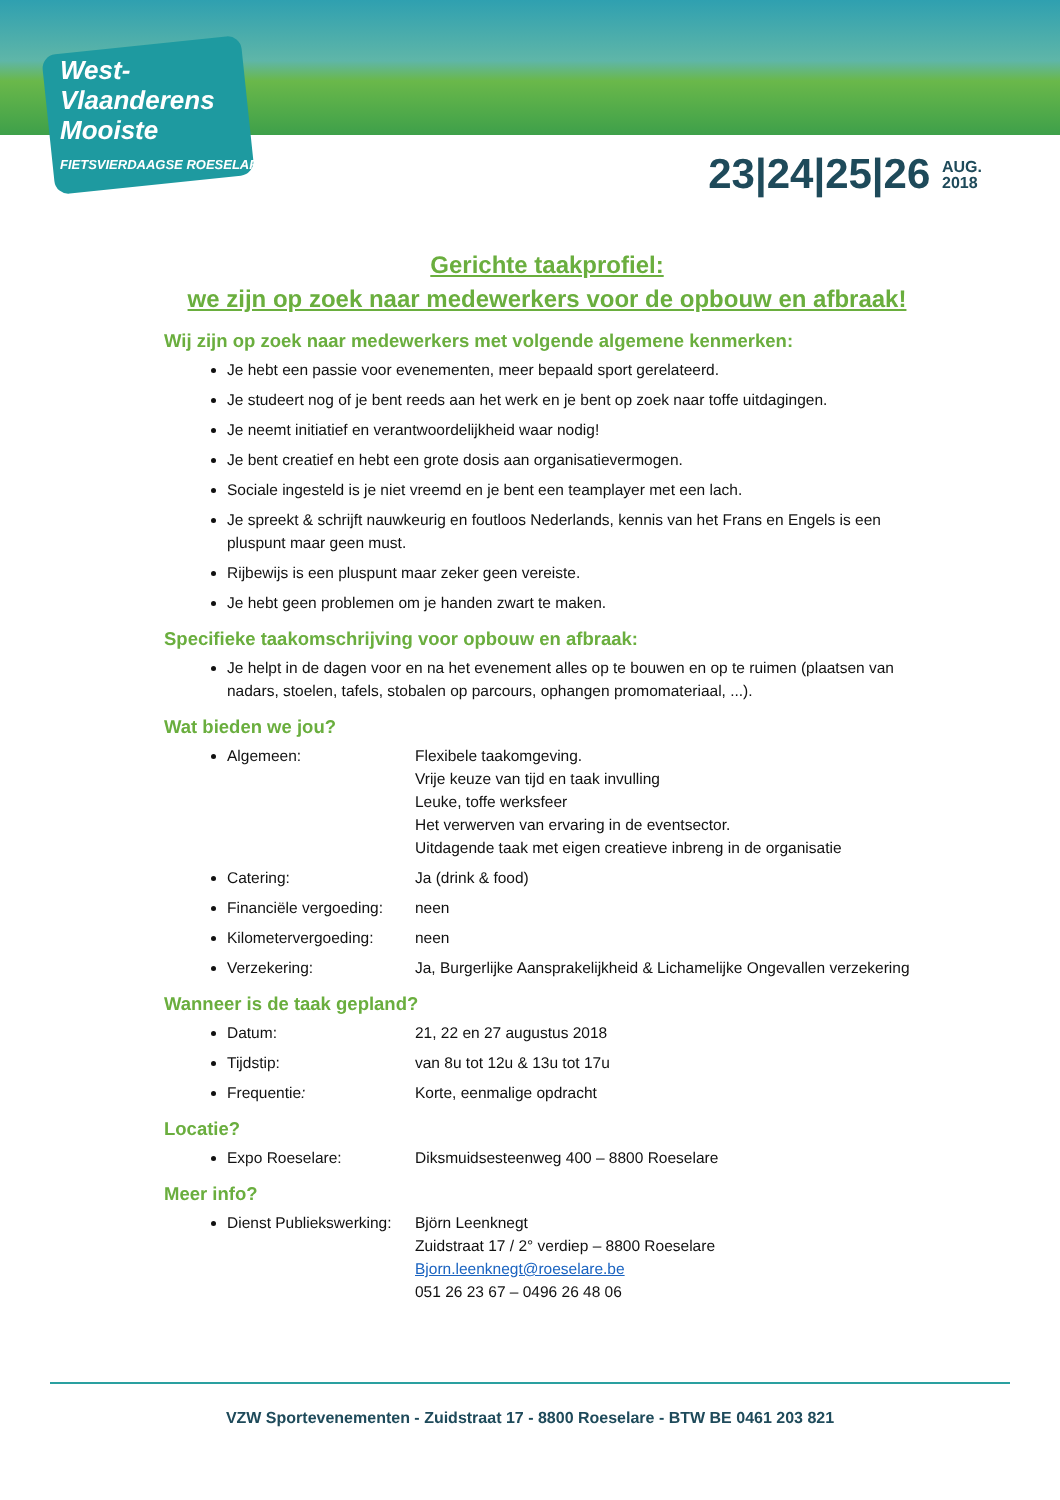West-
Vlaanderens
Mooiste
FIETSVIERDAAGSE ROESELARE
23|24|25|26 AUG.
2018
Gerichte taakprofiel:
we zijn op zoek naar medewerkers voor de opbouw en afbraak!
Wij zijn op zoek naar medewerkers met volgende algemene kenmerken:
Je hebt een passie voor evenementen, meer bepaald sport gerelateerd.
Je studeert nog of je bent reeds aan het werk en je bent op zoek naar toffe uitdagingen.
Je neemt initiatief en verantwoordelijkheid waar nodig!
Je bent creatief en hebt een grote dosis aan organisatievermogen.
Sociale ingesteld is je niet vreemd en je bent een teamplayer met een lach.
Je spreekt & schrijft nauwkeurig en foutloos Nederlands, kennis van het Frans en Engels is een pluspunt maar geen must.
Rijbewijs is een pluspunt maar zeker geen vereiste.
Je hebt geen problemen om je handen zwart te maken.
Specifieke taakomschrijving voor opbouw en afbraak:
Je helpt in de dagen voor en na het evenement alles op te bouwen en op te ruimen (plaatsen van nadars, stoelen, tafels, stobalen op parcours, ophangen promomateriaal, ...).
Wat bieden we jou?
Algemeen: Flexibele taakomgeving.
Vrije keuze van tijd en taak invulling
Leuke, toffe werksfeer
Het verwerven van ervaring in de eventsector.
Uitdagende taak met eigen creatieve inbreng in de organisatie
Catering: Ja (drink & food)
Financiële vergoeding: neen
Kilometervergoeding: neen
Verzekering: Ja, Burgerlijke Aansprakelijkheid & Lichamelijke Ongevallen verzekering
Wanneer is de taak gepland?
Datum: 21, 22 en 27 augustus 2018
Tijdstip: van 8u tot 12u & 13u tot 17u
Frequentie: Korte, eenmalige opdracht
Locatie?
Expo Roeselare: Diksmuidsesteenweg 400 – 8800 Roeselare
Meer info?
Dienst Publiekswerking: Björn Leenknegt
Zuidstraat 17 / 2° verdiep – 8800 Roeselare
Bjorn.leenknegt@roeselare.be
051 26 23 67 – 0496 26 48 06
VZW Sportevenementen - Zuidstraat 17 - 8800 Roeselare - BTW BE 0461 203 821